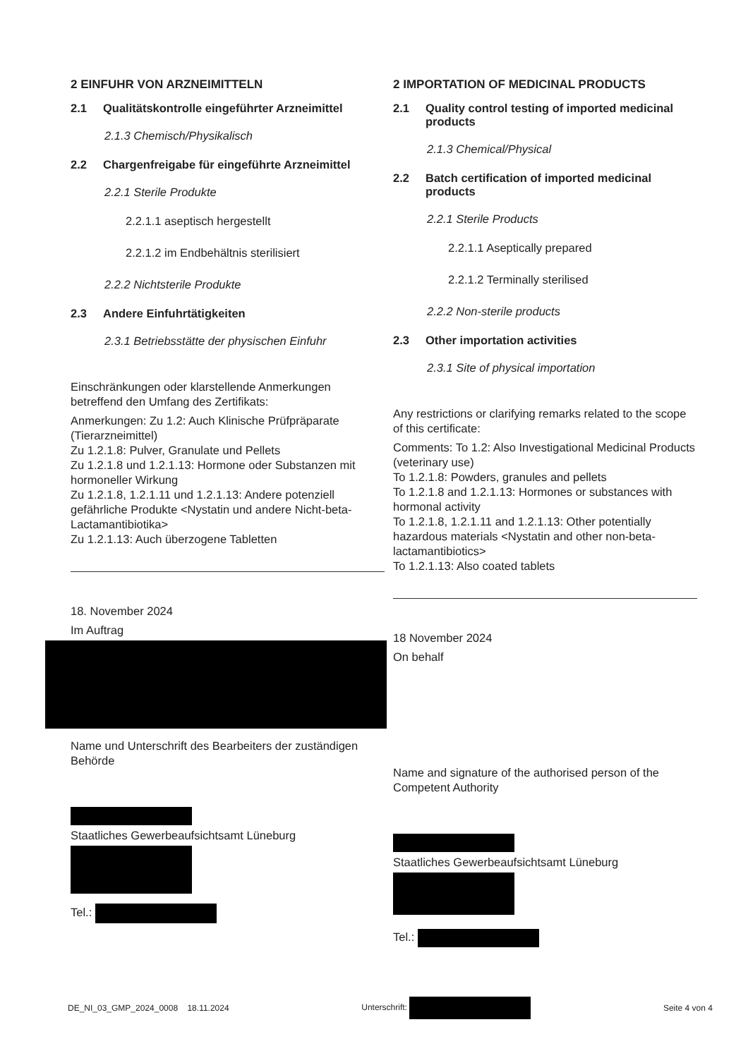2 EINFUHR VON ARZNEIMITTELN
2.1 Qualitätskontrolle eingeführter Arzneimittel
2.1.3 Chemisch/Physikalisch
2.2 Chargenfreigabe für eingeführte Arzneimittel
2.2.1 Sterile Produkte
2.2.1.1 aseptisch hergestellt
2.2.1.2 im Endbehältnis sterilisiert
2.2.2 Nichtsterile Produkte
2.3 Andere Einfuhrtätigkeiten
2.3.1 Betriebsstätte der physischen Einfuhr
Einschränkungen oder klarstellende Anmerkungen betreffend den Umfang des Zertifikats:
Anmerkungen: Zu 1.2: Auch Klinische Prüfpräparate (Tierarzneimittel)
Zu 1.2.1.8: Pulver, Granulate und Pellets
Zu 1.2.1.8 und 1.2.1.13: Hormone oder Substanzen mit hormoneller Wirkung
Zu 1.2.1.8, 1.2.1.11 und 1.2.1.13: Andere potenziell gefährliche Produkte <Nystatin und andere Nicht-beta-Lactamantibiotika>
Zu 1.2.1.13: Auch überzogene Tabletten
18. November 2024
Im Auftrag
Name und Unterschrift des Bearbeiters der zuständigen Behörde
Staatliches Gewerbeaufsichtsamt Lüneburg
Tel.:
2 IMPORTATION OF MEDICINAL PRODUCTS
2.1 Quality control testing of imported medicinal products
2.1.3 Chemical/Physical
2.2 Batch certification of imported medicinal products
2.2.1 Sterile Products
2.2.1.1 Aseptically prepared
2.2.1.2 Terminally sterilised
2.2.2 Non-sterile products
2.3 Other importation activities
2.3.1 Site of physical importation
Any restrictions or clarifying remarks related to the scope of this certificate:
Comments: To 1.2: Also Investigational Medicinal Products (veterinary use)
To 1.2.1.8: Powders, granules and pellets
To 1.2.1.8 and 1.2.1.13: Hormones or substances with hormonal activity
To 1.2.1.8, 1.2.1.11 and 1.2.1.13: Other potentially hazardous materials <Nystatin and other non-beta-lactamantibiotics>
To 1.2.1.13: Also coated tablets
18 November 2024
On behalf
Name and signature of the authorised person of the Competent Authority
Staatliches Gewerbeaufsichtsamt Lüneburg
Tel.:
DE_NI_03_GMP_2024_0008 18.11.2024 Unterschrift: Seite 4 von 4